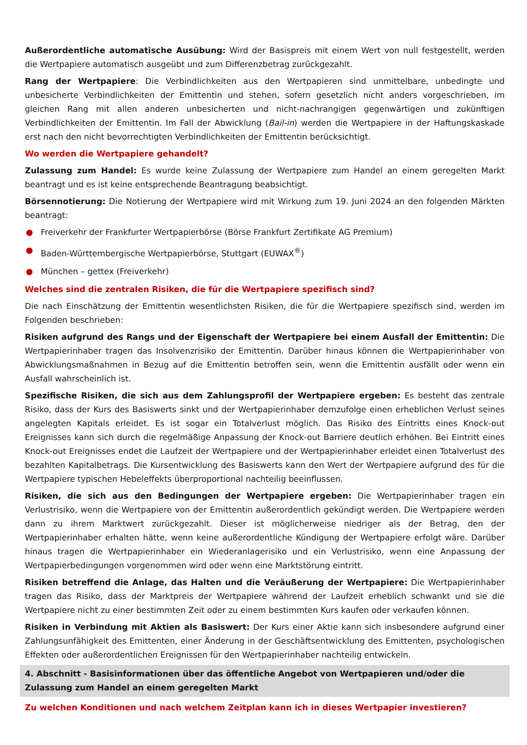Außerordentliche automatische Ausübung: Wird der Basispreis mit einem Wert von null festgestellt, werden die Wertpapiere automatisch ausgeübt und zum Differenzbetrag zurückgezahlt.
Rang der Wertpapiere: Die Verbindlichkeiten aus den Wertpapieren sind unmittelbare, unbedingte und unbesicherte Verbindlichkeiten der Emittentin und stehen, sofern gesetzlich nicht anders vorgeschrieben, im gleichen Rang mit allen anderen unbesicherten und nicht-nachrangigen gegenwärtigen und zukünftigen Verbindlichkeiten der Emittentin. Im Fall der Abwicklung (Bail-in) werden die Wertpapiere in der Haftungskaskade erst nach den nicht bevorrechtigten Verbindlichkeiten der Emittentin berücksichtigt.
Wo werden die Wertpapiere gehandelt?
Zulassung zum Handel: Es wurde keine Zulassung der Wertpapiere zum Handel an einem geregelten Markt beantragt und es ist keine entsprechende Beantragung beabsichtigt.
Börsennotierung: Die Notierung der Wertpapiere wird mit Wirkung zum 19. Juni 2024 an den folgenden Märkten beantragt:
● Freiverkehr der Frankfurter Wertpapierbörse (Börse Frankfurt Zertifikate AG Premium)
● Baden-Württembergische Wertpapierbörse, Stuttgart (EUWAX<sup>®</sup>)
● München – gettex (Freiverkehr)
Welches sind die zentralen Risiken, die für die Wertpapiere spezifisch sind?
Die nach Einschätzung der Emittentin wesentlichsten Risiken, die für die Wertpapiere spezifisch sind, werden im Folgenden beschrieben:
Risiken aufgrund des Rangs und der Eigenschaft der Wertpapiere bei einem Ausfall der Emittentin: Die Wertpapierinhaber tragen das Insolvenzrisiko der Emittentin. Darüber hinaus können die Wertpapierinhaber von Abwicklungsmaßnahmen in Bezug auf die Emittentin betroffen sein, wenn die Emittentin ausfällt oder wenn ein Ausfall wahrscheinlich ist.
Spezifische Risiken, die sich aus dem Zahlungsprofil der Wertpapiere ergeben: Es besteht das zentrale Risiko, dass der Kurs des Basiswerts sinkt und der Wertpapierinhaber demzufolge einen erheblichen Verlust seines angelegten Kapitals erleidet. Es ist sogar ein Totalverlust möglich. Das Risiko des Eintritts eines Knock-out Ereignisses kann sich durch die regelmäßige Anpassung der Knock-out Barriere deutlich erhöhen. Bei Eintritt eines Knock-out Ereignisses endet die Laufzeit der Wertpapiere und der Wertpapierinhaber erleidet einen Totalverlust des bezahlten Kapitalbetrags. Die Kursentwicklung des Basiswerts kann den Wert der Wertpapiere aufgrund des für die Wertpapiere typischen Hebeleffekts überproportional nachteilig beeinflussen.
Risiken, die sich aus den Bedingungen der Wertpapiere ergeben: Die Wertpapierinhaber tragen ein Verlustrisiko, wenn die Wertpapiere von der Emittentin außerordentlich gekündigt werden. Die Wertpapiere werden dann zu ihrem Marktwert zurückgezahlt. Dieser ist möglicherweise niedriger als der Betrag, den der Wertpapierinhaber erhalten hätte, wenn keine außerordentliche Kündigung der Wertpapiere erfolgt wäre. Darüber hinaus tragen die Wertpapierinhaber ein Wiederanlagerisiko und ein Verlustrisiko, wenn eine Anpassung der Wertpapierbedingungen vorgenommen wird oder wenn eine Marktstörung eintritt.
Risiken betreffend die Anlage, das Halten und die Veräußerung der Wertpapiere: Die Wertpapierinhaber tragen das Risiko, dass der Marktpreis der Wertpapiere während der Laufzeit erheblich schwankt und sie die Wertpapiere nicht zu einer bestimmten Zeit oder zu einem bestimmten Kurs kaufen oder verkaufen können.
Risiken in Verbindung mit Aktien als Basiswert: Der Kurs einer Aktie kann sich insbesondere aufgrund einer Zahlungsunfähigkeit des Emittenten, einer Änderung in der Geschäftsentwicklung des Emittenten, psychologischen Effekten oder außerordentlichen Ereignissen für den Wertpapierinhaber nachteilig entwickeln.
4. Abschnitt - Basisinformationen über das öffentliche Angebot von Wertpapieren und/oder die Zulassung zum Handel an einem geregelten Markt
Zu welchen Konditionen und nach welchem Zeitplan kann ich in dieses Wertpapier investieren?